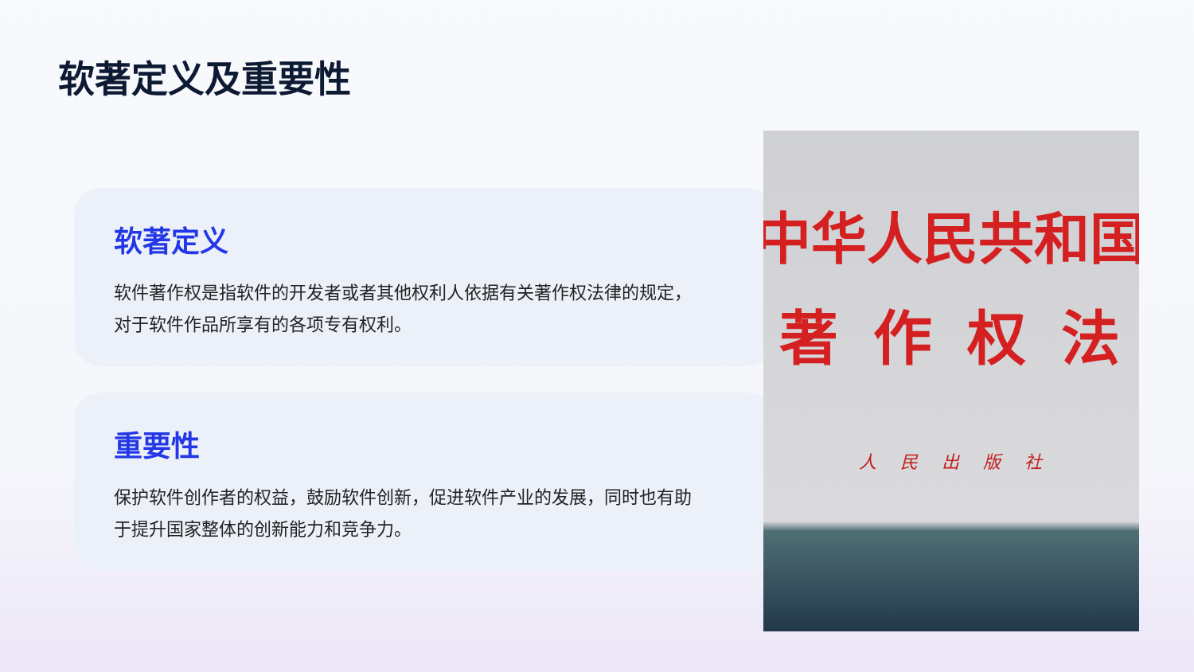软著定义及重要性
软著定义
软件著作权是指软件的开发者或者其他权利人依据有关著作权法律的规定，对于软件作品所享有的各项专有权利。
重要性
保护软件创作者的权益，鼓励软件创新，促进软件产业的发展，同时也有助于提升国家整体的创新能力和竞争力。
中华人民共和国
著作权法
人民出版社